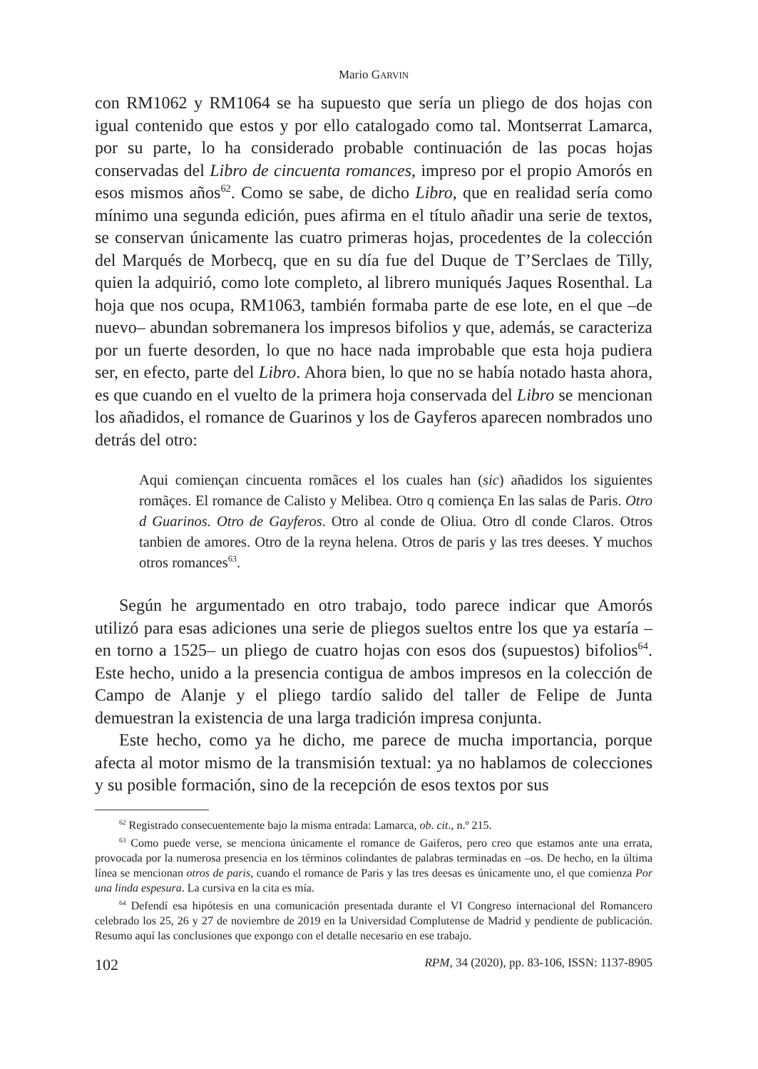Mario GARVIN
con RM1062 y RM1064 se ha supuesto que sería un pliego de dos hojas con igual contenido que estos y por ello catalogado como tal. Montserrat Lamarca, por su parte, lo ha considerado probable continuación de las pocas hojas conservadas del Libro de cincuenta romances, impreso por el propio Amorós en esos mismos años<sup>62</sup>. Como se sabe, de dicho Libro, que en realidad sería como mínimo una segunda edición, pues afirma en el título añadir una serie de textos, se conservan únicamente las cuatro primeras hojas, procedentes de la colección del Marqués de Morbecq, que en su día fue del Duque de T’Serclaes de Tilly, quien la adquirió, como lote completo, al librero muniqués Jaques Rosenthal. La hoja que nos ocupa, RM1063, también formaba parte de ese lote, en el que –de nuevo– abundan sobremanera los impresos bifolios y que, además, se caracteriza por un fuerte desorden, lo que no hace nada improbable que esta hoja pudiera ser, en efecto, parte del Libro. Ahora bien, lo que no se había notado hasta ahora, es que cuando en el vuelto de la primera hoja conservada del Libro se mencionan los añadidos, el romance de Guarinos y los de Gayferos aparecen nombrados uno detrás del otro:
Aqui comiençan cincuenta romãces el los cuales han (sic) añadidos los siguientes romãçes. El romance de Calisto y Melibea. Otro q comiença En las salas de Paris. Otro d Guarinos. Otro de Gayferos. Otro al conde de Oliua. Otro dl conde Claros. Otros tanbien de amores. Otro de la reyna helena. Otros de paris y las tres deeses. Y muchos otros romances<sup>63</sup>.
Según he argumentado en otro trabajo, todo parece indicar que Amorós utilizó para esas adiciones una serie de pliegos sueltos entre los que ya estaría –en torno a 1525– un pliego de cuatro hojas con esos dos (supuestos) bifolios<sup>64</sup>. Este hecho, unido a la presencia contigua de ambos impresos en la colección de Campo de Alanje y el pliego tardío salido del taller de Felipe de Junta demuestran la existencia de una larga tradición impresa conjunta.
Este hecho, como ya he dicho, me parece de mucha importancia, porque afecta al motor mismo de la transmisión textual: ya no hablamos de colecciones y su posible formación, sino de la recepción de esos textos por sus
<sup>62</sup> Registrado consecuentemente bajo la misma entrada: Lamarca, ob. cit., n.º 215.
<sup>63</sup> Como puede verse, se menciona únicamente el romance de Gaiferos, pero creo que estamos ante una errata, provocada por la numerosa presencia en los términos colindantes de palabras terminadas en –os. De hecho, en la última línea se mencionan otros de paris, cuando el romance de Paris y las tres deesas es únicamente uno, el que comienza Por una linda espesura. La cursiva en la cita es mía.
<sup>64</sup> Defendí esa hipótesis en una comunicación presentada durante el VI Congreso internacional del Romancero celebrado los 25, 26 y 27 de noviembre de 2019 en la Universidad Complutense de Madrid y pendiente de publicación. Resumo aquí las conclusiones que expongo con el detalle necesario en ese trabajo.
102 RPM, 34 (2020), pp. 83-106, ISSN: 1137-8905